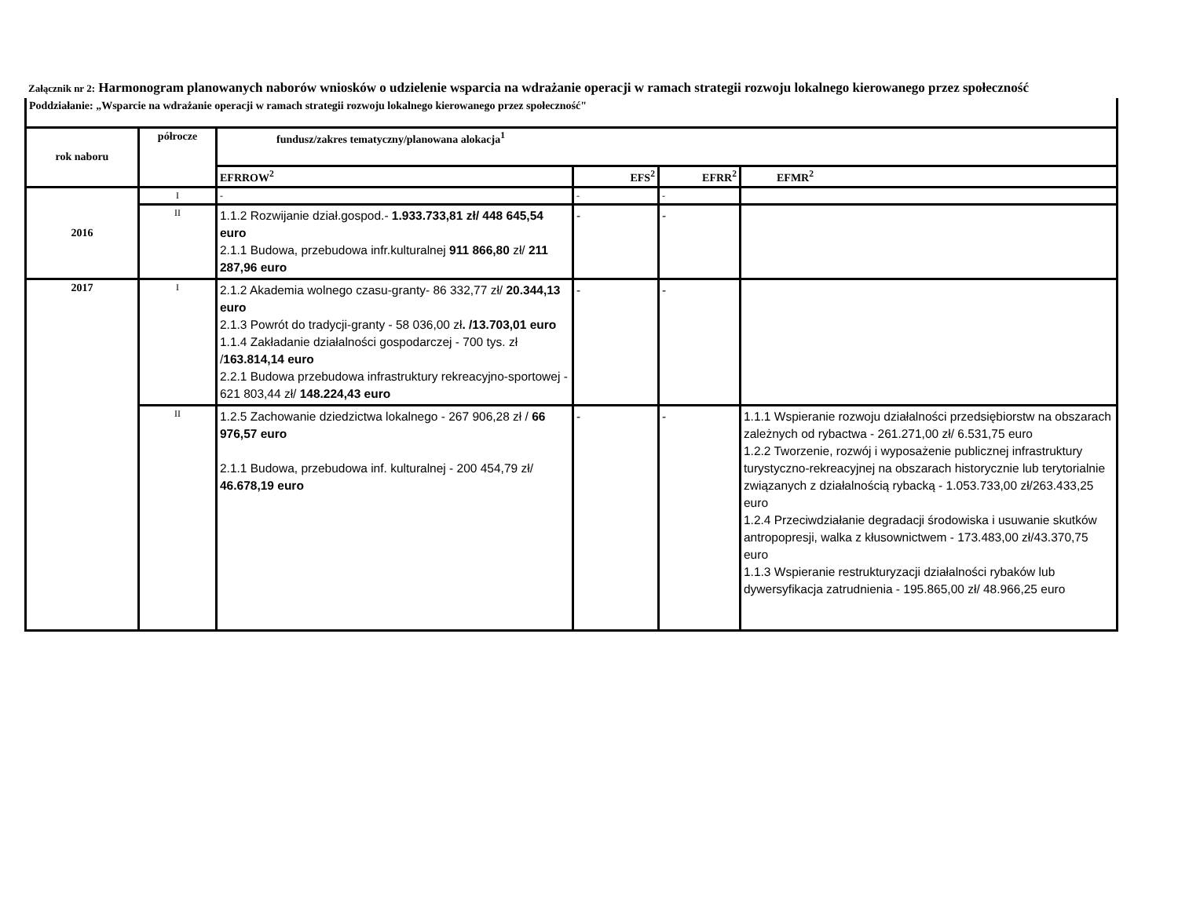Załącznik nr 2: Harmonogram planowanych naborów wniosków o udzielenie wsparcia na wdrażanie operacji w ramach strategii rozwoju lokalnego kierowanego przez społeczność
| Poddziałanie: „Wsparcie na wdrażanie operacji w ramach strategii rozwoju lokalnego kierowanego przez społeczność" | | | | | |
| --- | --- | --- | --- | --- | --- |
| rok naboru | półrocze | fundusz/zakres tematyczny/planowana alokacja<sup>1</sup> | | | |
| | | EFRROW<sup>2</sup> | EFS<sup>2</sup> | EFRR<sup>2</sup> | EFMR<sup>2</sup> |
| 2016 | I | - | - | - | |
| | II | 1.1.2 Rozwijanie dział.gospod.- 1.933.733,81 zł/ 448 645,54 euro 2.1.1 Budowa, przebudowa infr.kulturalnej 911 866,80 zł/ 211 287,96 euro | - | - | |
| 2017 | I | 2.1.2 Akademia wolnego czasu-granty- 86 332,77 zł/ 20.344,13 euro 2.1.3 Powrót do tradycji-granty - 58 036,00 zł . /13.703,01 euro 1.1.4 Zakładanie działalności gospodarczej - 700 tys. zł / 163.814,14 euro 2.2.1 Budowa przebudowa infrastruktury rekreacyjno-sportowej - 621 803,44 zł/ 148.224,43 euro | - | - | |
| | II | 1.2.5 Zachowanie dziedzictwa lokalnego - 267 906,28 zł / 66 976,57 euro 2.1.1 Budowa, przebudowa inf. kulturalnej - 200 454,79 zł/ 46.678,19 euro | - | - | 1.1.1 Wspieranie rozwoju działalności przedsiębiorstw na obszarach zależnych od rybactwa - 261.271,00 zł/ 6.531,75 euro 1.2.2 Tworzenie, rozwój i wyposażenie publicznej infrastruktury turystyczno-rekreacyjnej na obszarach historycznie lub terytorialnie związanych z działalnością rybacką - 1.053.733,00 zł/263.433,25 euro 1.2.4 Przeciwdziałanie degradacji środowiska i usuwanie skutków antropopresji, walka z kłusownictwem - 173.483,00 zł/43.370,75 euro 1.1.3 Wspieranie restrukturyzacji działalności rybaków lub dywersyfikacja zatrudnienia - 195.865,00 zł/ 48.966,25 euro |